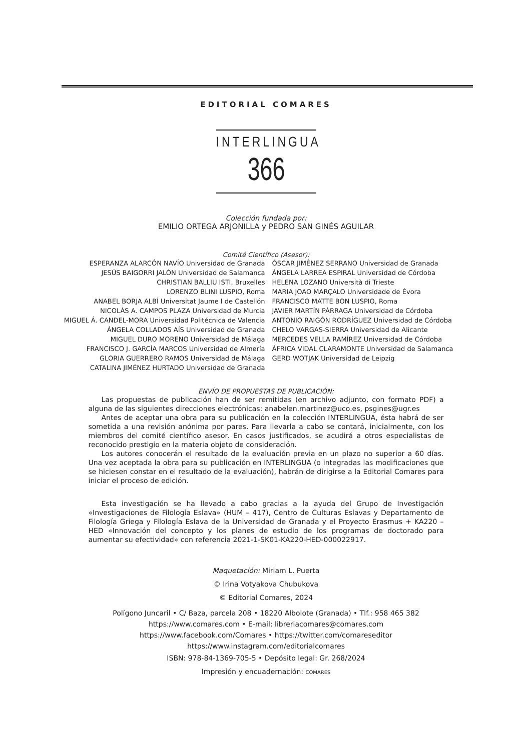EDITORIAL COMARES
INTERLINGUA
366
Colección fundada por:
EMILIO ORTEGA ARJONILLA y PEDRO SAN GINÉS AGUILAR
Comité Científico (Asesor):
ESPERANZA ALARCÓN NAVÍO Universidad de Granada
JESÚS BAIGORRI JALÓN Universidad de Salamanca
CHRISTIAN BALLIU ISTI, Bruxelles
LORENZO BLINI LUSPIO, Roma
ANABEL BORJA ALBÍ Universitat Jaume I de Castellón
NICOLÁS A. CAMPOS PLAZA Universidad de Murcia
MIGUEL Á. CANDEL-MORA Universidad Politécnica de Valencia
ÁNGELA COLLADOS AÍS Universidad de Granada
MIGUEL DURO MORENO Universidad de Málaga
FRANCISCO J. GARCÍA MARCOS Universidad de Almería
GLORIA GUERRERO RAMOS Universidad de Málaga
CATALINA JIMÉNEZ HURTADO Universidad de Granada
ÓSCAR JIMÉNEZ SERRANO Universidad de Granada
ÁNGELA LARREA ESPIRAL Universidad de Córdoba
HELENA LOZANO Università di Trieste
MARIA JOAO MARÇALO Universidade de Évora
FRANCISCO MATTE BON LUSPIO, Roma
JAVIER MARTÍN PÁRRAGA Universidad de Córdoba
ANTONIO RAIGÓN RODRÍGUEZ Universidad de Córdoba
CHELO VARGAS-SIERRA Universidad de Alicante
MERCEDES VELLA RAMÍREZ Universidad de Córdoba
ÁFRICA VIDAL CLARAMONTE Universidad de Salamanca
GERD WOTJAK Universidad de Leipzig
ENVÍO DE PROPUESTAS DE PUBLICACIÓN:
Las propuestas de publicación han de ser remitidas (en archivo adjunto, con formato PDF) a alguna de las siguientes direcciones electrónicas: anabelen.martinez@uco.es, psgines@ugr.es
Antes de aceptar una obra para su publicación en la colección INTERLINGUA, ésta habrá de ser sometida a una revisión anónima por pares. Para llevarla a cabo se contará, inicialmente, con los miembros del comité científico asesor. En casos justificados, se acudirá a otros especialistas de reconocido prestigio en la materia objeto de consideración.
Los autores conocerán el resultado de la evaluación previa en un plazo no superior a 60 días. Una vez aceptada la obra para su publicación en INTERLINGUA (o integradas las modificaciones que se hiciesen constar en el resultado de la evaluación), habrán de dirigirse a la Editorial Comares para iniciar el proceso de edición.
Esta investigación se ha llevado a cabo gracias a la ayuda del Grupo de Investigación «Investigaciones de Filología Eslava» (HUM – 417), Centro de Culturas Eslavas y Departamento de Filología Griega y Filología Eslava de la Universidad de Granada y el Proyecto Erasmus + KA220 – HED «Innovación del concepto y los planes de estudio de los programas de doctorado para aumentar su efectividad» con referencia 2021-1-SK01-KA220-HED-000022917.
Maquetación: Miriam L. Puerta
© Irina Votyakova Chubukova
© Editorial Comares, 2024
Polígono Juncaril • C/ Baza, parcela 208 • 18220 Albolote (Granada) • Tlf.: 958 465 382
https://www.comares.com • E-mail: libreriacomares@comares.com
https://www.facebook.com/Comares • https://twitter.com/comareseditor
https://www.instagram.com/editorialcomares
ISBN: 978-84-1369-705-5 • Depósito legal: Gr. 268/2024
Impresión y encuadernación: COMARES